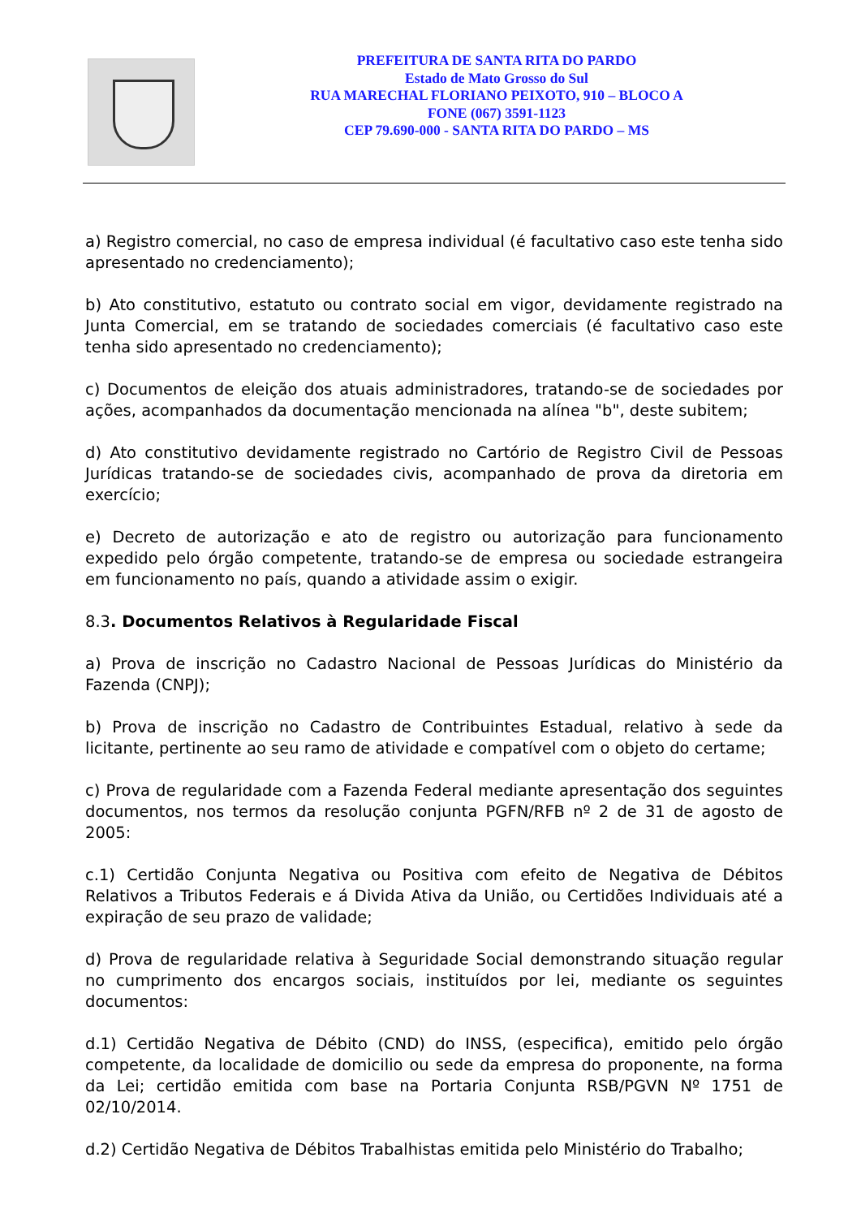PREFEITURA DE SANTA RITA DO PARDO
Estado de Mato Grosso do Sul
RUA MARECHAL FLORIANO PEIXOTO, 910 – BLOCO A
FONE (067) 3591-1123
CEP 79.690-000 - SANTA RITA DO PARDO – MS
a) Registro comercial, no caso de empresa individual (é facultativo caso este tenha sido apresentado no credenciamento);
b) Ato constitutivo, estatuto ou contrato social em vigor, devidamente registrado na Junta Comercial, em se tratando de sociedades comerciais (é facultativo caso este tenha sido apresentado no credenciamento);
c) Documentos de eleição dos atuais administradores, tratando-se de sociedades por ações, acompanhados da documentação mencionada na alínea "b", deste subitem;
d) Ato constitutivo devidamente registrado no Cartório de Registro Civil de Pessoas Jurídicas tratando-se de sociedades civis, acompanhado de prova da diretoria em exercício;
e) Decreto de autorização e ato de registro ou autorização para funcionamento expedido pelo órgão competente, tratando-se de empresa ou sociedade estrangeira em funcionamento no país, quando a atividade assim o exigir.
8.3. Documentos Relativos à Regularidade Fiscal
a) Prova de inscrição no Cadastro Nacional de Pessoas Jurídicas do Ministério da Fazenda (CNPJ);
b) Prova de inscrição no Cadastro de Contribuintes Estadual, relativo à sede da licitante, pertinente ao seu ramo de atividade e compatível com o objeto do certame;
c) Prova de regularidade com a Fazenda Federal mediante apresentação dos seguintes documentos, nos termos da resolução conjunta PGFN/RFB nº 2 de 31 de agosto de 2005:
c.1) Certidão Conjunta Negativa ou Positiva com efeito de Negativa de Débitos Relativos a Tributos Federais e á Divida Ativa da União, ou Certidões Individuais até a expiração de seu prazo de validade;
d) Prova de regularidade relativa à Seguridade Social demonstrando situação regular no cumprimento dos encargos sociais, instituídos por lei, mediante os seguintes documentos:
d.1) Certidão Negativa de Débito (CND) do INSS, (especifica), emitido pelo órgão competente, da localidade de domicilio ou sede da empresa do proponente, na forma da Lei; certidão emitida com base na Portaria Conjunta RSB/PGVN Nº 1751 de 02/10/2014.
d.2) Certidão Negativa de Débitos Trabalhistas emitida pelo Ministério do Trabalho;